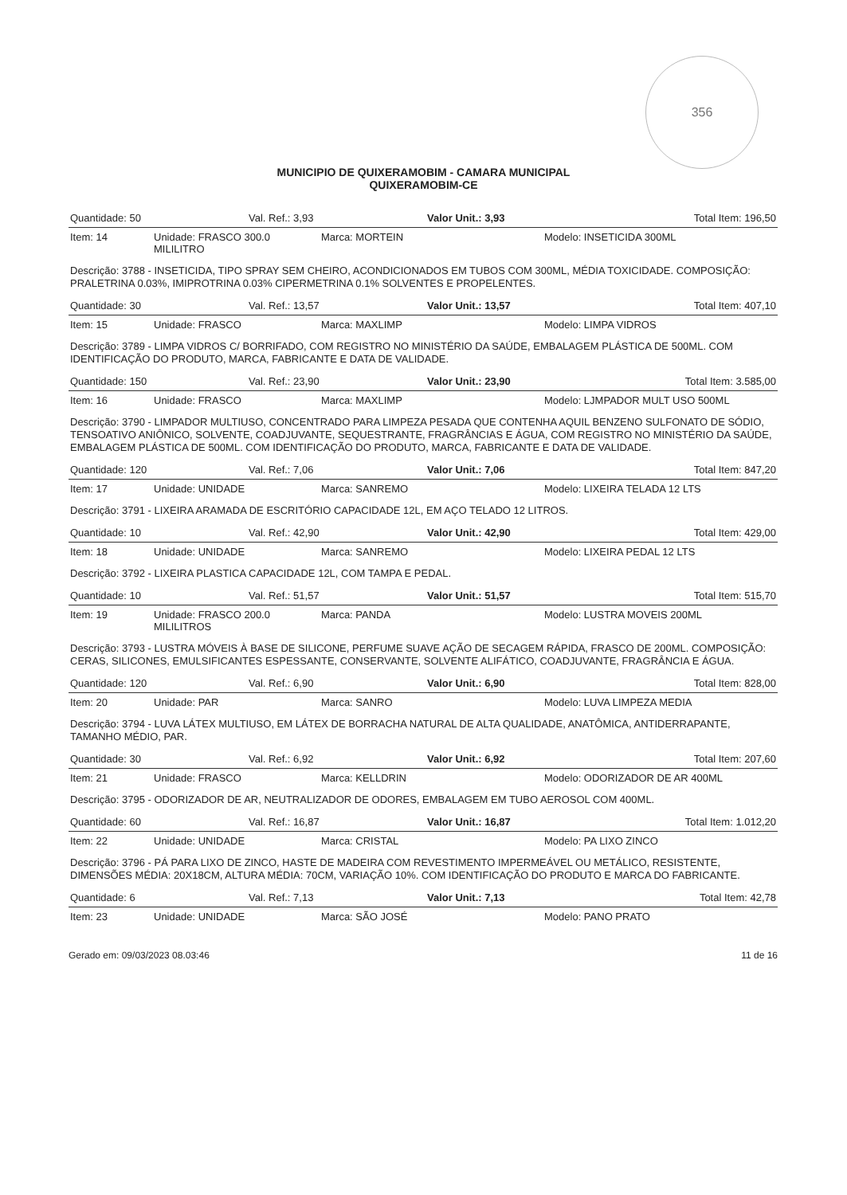356
MUNICIPIO DE QUIXERAMOBIM - CAMARA MUNICIPAL
QUIXERAMOBIM-CE
Quantidade: 50 Val. Ref.: 3,93 Valor Unit.: 3,93 Total Item: 196,50
Item: 14 Unidade: FRASCO 300.0 MILILITRO Marca: MORTEIN Modelo: INSETICIDA 300ML
Descrição: 3788 - INSETICIDA, TIPO SPRAY SEM CHEIRO, ACONDICIONADOS EM TUBOS COM 300ML, MÉDIA TOXICIDADE. COMPOSIÇÃO: PRALETRINA 0.03%, IMIPROTRINA 0.03% CIPERMETRINA 0.1% SOLVENTES E PROPELENTES.
Quantidade: 30 Val. Ref.: 13,57 Valor Unit.: 13,57 Total Item: 407,10
Item: 15 Unidade: FRASCO Marca: MAXLIMP Modelo: LIMPA VIDROS
Descrição: 3789 - LIMPA VIDROS C/ BORRIFADO, COM REGISTRO NO MINISTÉRIO DA SAÚDE, EMBALAGEM PLÁSTICA DE 500ML. COM IDENTIFICAÇÃO DO PRODUTO, MARCA, FABRICANTE E DATA DE VALIDADE.
Quantidade: 150 Val. Ref.: 23,90 Valor Unit.: 23,90 Total Item: 3.585,00
Item: 16 Unidade: FRASCO Marca: MAXLIMP Modelo: LJMPADOR MULT USO 500ML
Descrição: 3790 - LIMPADOR MULTIUSO, CONCENTRADO PARA LIMPEZA PESADA QUE CONTENHA AQUIL BENZENO SULFONATO DE SÓDIO, TENSOATIVO ANIÔNICO, SOLVENTE, COADJUVANTE, SEQUESTRANTE, FRAGRÂNCIAS E ÁGUA, COM REGISTRO NO MINISTÉRIO DA SAÚDE, EMBALAGEM PLÁSTICA DE 500ML. COM IDENTIFICAÇÃO DO PRODUTO, MARCA, FABRICANTE E DATA DE VALIDADE.
Quantidade: 120 Val. Ref.: 7,06 Valor Unit.: 7,06 Total Item: 847,20
Item: 17 Unidade: UNIDADE Marca: SANREMO Modelo: LIXEIRA TELADA 12 LTS
Descrição: 3791 - LIXEIRA ARAMADA DE ESCRITÓRIO CAPACIDADE 12L, EM AÇO TELADO 12 LITROS.
Quantidade: 10 Val. Ref.: 42,90 Valor Unit.: 42,90 Total Item: 429,00
Item: 18 Unidade: UNIDADE Marca: SANREMO Modelo: LIXEIRA PEDAL 12 LTS
Descrição: 3792 - LIXEIRA PLASTICA CAPACIDADE 12L, COM TAMPA E PEDAL.
Quantidade: 10 Val. Ref.: 51,57 Valor Unit.: 51,57 Total Item: 515,70
Item: 19 Unidade: FRASCO 200.0 MILILITROS Marca: PANDA Modelo: LUSTRA MOVEIS 200ML
Descrição: 3793 - LUSTRA MÓVEIS À BASE DE SILICONE, PERFUME SUAVE AÇÃO DE SECAGEM RÁPIDA, FRASCO DE 200ML. COMPOSIÇÃO: CERAS, SILICONES, EMULSIFICANTES ESPESSANTE, CONSERVANTE, SOLVENTE ALIFÁTICO, COADJUVANTE, FRAGRÂNCIA E ÁGUA.
Quantidade: 120 Val. Ref.: 6,90 Valor Unit.: 6,90 Total Item: 828,00
Item: 20 Unidade: PAR Marca: SANRO Modelo: LUVA LIMPEZA MEDIA
Descrição: 3794 - LUVA LÁTEX MULTIUSO, EM LÁTEX DE BORRACHA NATURAL DE ALTA QUALIDADE, ANATÔMICA, ANTIDERRAPANTE, TAMANHO MÉDIO, PAR.
Quantidade: 30 Val. Ref.: 6,92 Valor Unit.: 6,92 Total Item: 207,60
Item: 21 Unidade: FRASCO Marca: KELLDRIN Modelo: ODORIZADOR DE AR 400ML
Descrição: 3795 - ODORIZADOR DE AR, NEUTRALIZADOR DE ODORES, EMBALAGEM EM TUBO AEROSOL COM 400ML.
Quantidade: 60 Val. Ref.: 16,87 Valor Unit.: 16,87 Total Item: 1.012,20
Item: 22 Unidade: UNIDADE Marca: CRISTAL Modelo: PA LIXO ZINCO
Descrição: 3796 - PÁ PARA LIXO DE ZINCO, HASTE DE MADEIRA COM REVESTIMENTO IMPERMEÁVEL OU METÁLICO, RESISTENTE, DIMENSÕES MÉDIA: 20X18CM, ALTURA MÉDIA: 70CM, VARIAÇÃO 10%. COM IDENTIFICAÇÃO DO PRODUTO E MARCA DO FABRICANTE.
Quantidade: 6 Val. Ref.: 7,13 Valor Unit.: 7,13 Total Item: 42,78
Item: 23 Unidade: UNIDADE Marca: SÃO JOSÉ Modelo: PANO PRATO
Gerado em: 09/03/2023 08.03:46 11 de 16